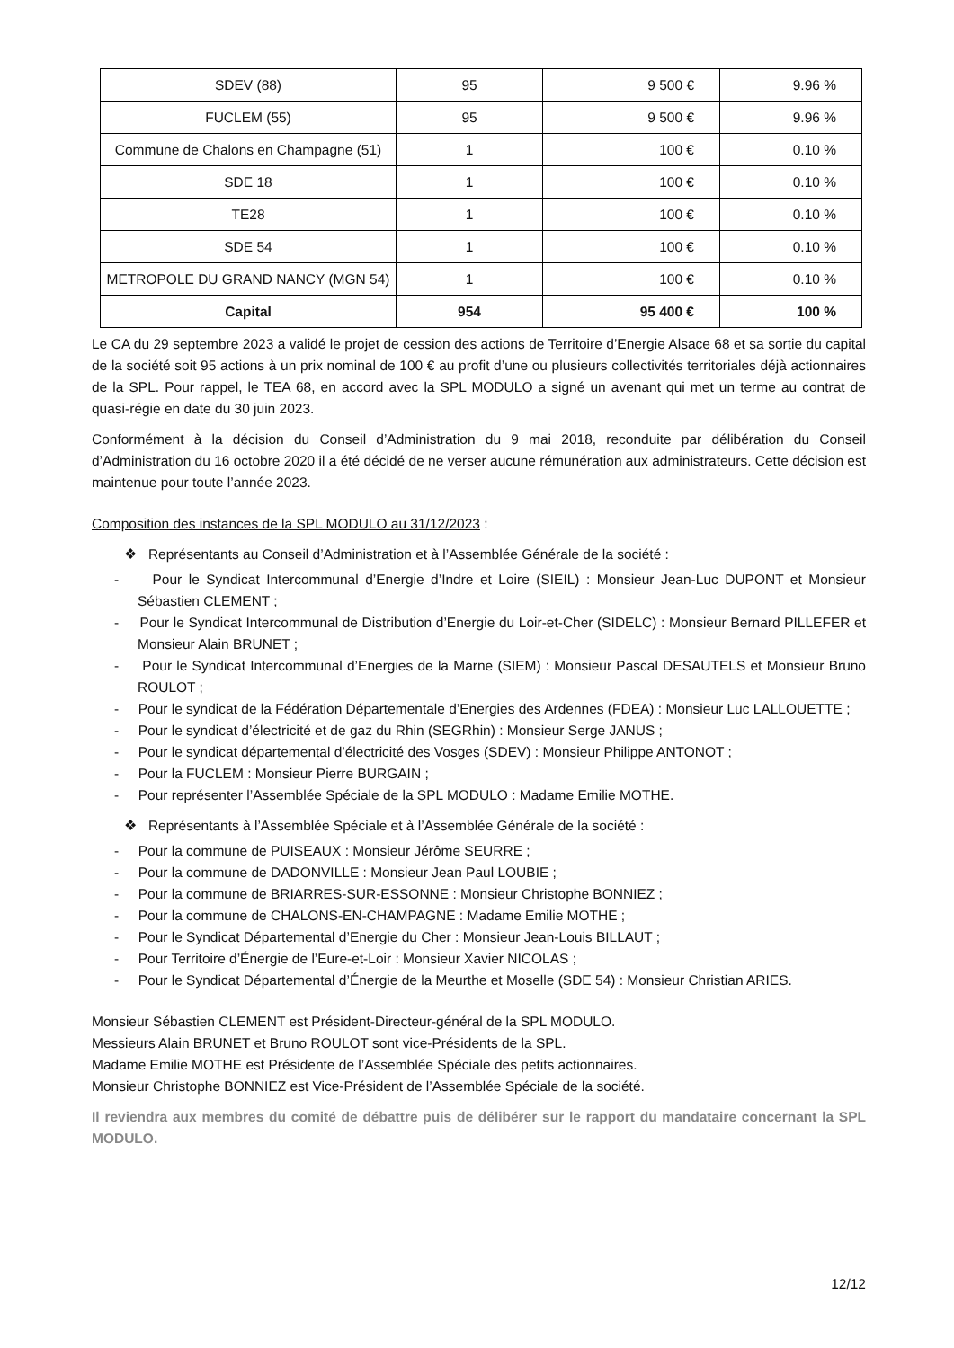| SDEV (88) | 95 | 9 500 € | 9.96 % |
| FUCLEM (55) | 95 | 9 500 € | 9.96 % |
| Commune de Chalons en Champagne (51) | 1 | 100 € | 0.10 % |
| SDE 18 | 1 | 100 € | 0.10 % |
| TE28 | 1 | 100 € | 0.10 % |
| SDE 54 | 1 | 100 € | 0.10 % |
| METROPOLE DU GRAND NANCY (MGN 54) | 1 | 100 € | 0.10 % |
| Capital | 954 | 95 400 € | 100 % |
Le CA du 29 septembre 2023 a validé le projet de cession des actions de Territoire d’Energie Alsace 68 et sa sortie du capital de la société soit 95 actions à un prix nominal de 100 € au profit d’une ou plusieurs collectivités territoriales déjà actionnaires de la SPL. Pour rappel, le TEA 68, en accord avec la SPL MODULO a signé un avenant qui met un terme au contrat de quasi-régie en date du 30 juin 2023.
Conformément à la décision du Conseil d’Administration du 9 mai 2018, reconduite par délibération du Conseil d’Administration du 16 octobre 2020 il a été décidé de ne verser aucune rémunération aux administrateurs. Cette décision est maintenue pour toute l’année 2023.
Composition des instances de la SPL MODULO au 31/12/2023 :
❖ Représentants au Conseil d’Administration et à l’Assemblée Générale de la société :
- Pour le Syndicat Intercommunal d’Energie d’Indre et Loire (SIEIL) : Monsieur Jean-Luc DUPONT et Monsieur Sébastien CLEMENT ;
- Pour le Syndicat Intercommunal de Distribution d’Energie du Loir-et-Cher (SIDELC) : Monsieur Bernard PILLEFER et Monsieur Alain BRUNET ;
- Pour le Syndicat Intercommunal d’Energies de la Marne (SIEM) : Monsieur Pascal DESAUTELS et Monsieur Bruno ROULOT ;
- Pour le syndicat de la Fédération Départementale d’Energies des Ardennes (FDEA) : Monsieur Luc LALLOUETTE ;
- Pour le syndicat d’électricité et de gaz du Rhin (SEGRhin) : Monsieur Serge JANUS ;
- Pour le syndicat départemental d’électricité des Vosges (SDEV) : Monsieur Philippe ANTONOT ;
- Pour la FUCLEM : Monsieur Pierre BURGAIN ;
- Pour représenter l’Assemblée Spéciale de la SPL MODULO : Madame Emilie MOTHE.
❖ Représentants à l’Assemblée Spéciale et à l’Assemblée Générale de la société :
- Pour la commune de PUISEAUX : Monsieur Jérôme SEURRE ;
- Pour la commune de DADONVILLE : Monsieur Jean Paul LOUBIE ;
- Pour la commune de BRIARRES-SUR-ESSONNE : Monsieur Christophe BONNIEZ ;
- Pour la commune de CHALONS-EN-CHAMPAGNE : Madame Emilie MOTHE ;
- Pour le Syndicat Départemental d’Energie du Cher : Monsieur Jean-Louis BILLAUT ;
- Pour Territoire d’Énergie de l’Eure-et-Loir : Monsieur Xavier NICOLAS ;
- Pour le Syndicat Départemental d’Énergie de la Meurthe et Moselle (SDE 54) : Monsieur Christian ARIES.
Monsieur Sébastien CLEMENT est Président-Directeur-général de la SPL MODULO.
Messieurs Alain BRUNET et Bruno ROULOT sont vice-Présidents de la SPL.
Madame Emilie MOTHE est Présidente de l’Assemblée Spéciale des petits actionnaires.
Monsieur Christophe BONNIEZ est Vice-Président de l’Assemblée Spéciale de la société.
Il reviendra aux membres du comité de débattre puis de délibérer sur le rapport du mandataire concernant la SPL MODULO.
12/12